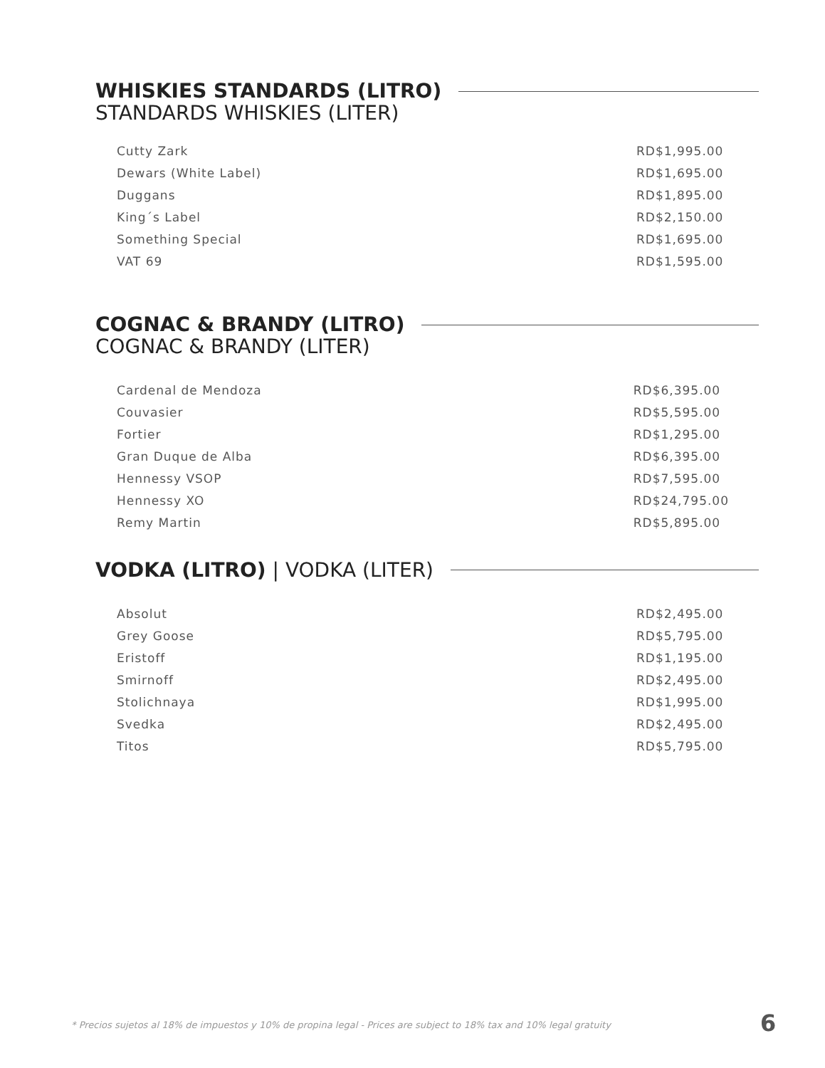WHISKIES STANDARDS (LITRO)
STANDARDS WHISKIES (LITER)
| Cutty Zark | RD$1,995.00 |
| Dewars (White Label) | RD$1,695.00 |
| Duggans | RD$1,895.00 |
| King´s Label | RD$2,150.00 |
| Something Special | RD$1,695.00 |
| VAT 69 | RD$1,595.00 |
COGNAC & BRANDY (LITRO)
COGNAC & BRANDY (LITER)
| Cardenal de Mendoza | RD$6,395.00 |
| Couvasier | RD$5,595.00 |
| Fortier | RD$1,295.00 |
| Gran Duque de Alba | RD$6,395.00 |
| Hennessy VSOP | RD$7,595.00 |
| Hennessy XO | RD$24,795.00 |
| Remy Martin | RD$5,895.00 |
VODKA (LITRO) | VODKA (LITER)
| Absolut | RD$2,495.00 |
| Grey Goose | RD$5,795.00 |
| Eristoff | RD$1,195.00 |
| Smirnoff | RD$2,495.00 |
| Stolichnaya | RD$1,995.00 |
| Svedka | RD$2,495.00 |
| Titos | RD$5,795.00 |
* Precios sujetos al 18% de impuestos y 10% de propina legal - Prices are subject to 18% tax and 10% legal gratuity
6